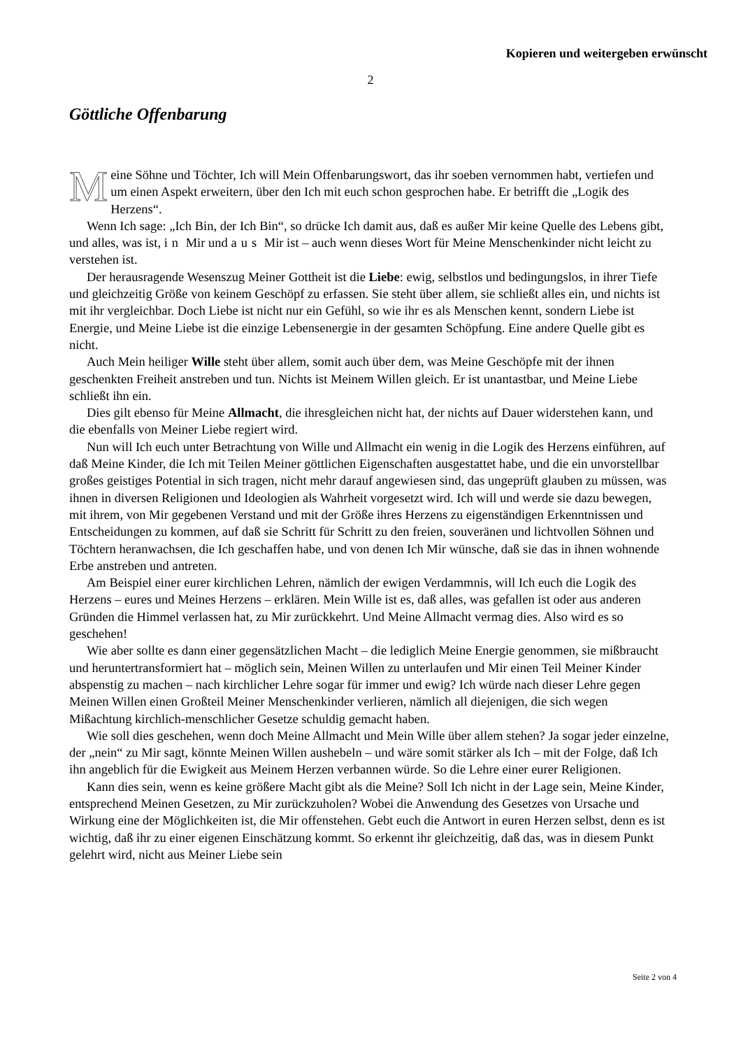Kopieren und weitergeben erwünscht
2
Göttliche Offenbarung
Meine Söhne und Töchter, Ich will Mein Offenbarungswort, das ihr soeben vernommen habt, vertiefen und um einen Aspekt erweitern, über den Ich mit euch schon gesprochen habe. Er betrifft die „Logik des Herzens“.
Wenn Ich sage: „Ich Bin, der Ich Bin“, so drücke Ich damit aus, daß es außer Mir keine Quelle des Lebens gibt, und alles, was ist, in Mir und aus Mir ist – auch wenn dieses Wort für Meine Menschenkinder nicht leicht zu verstehen ist.
Der herausragende Wesenszug Meiner Gottheit ist die Liebe: ewig, selbstlos und bedingungslos, in ihrer Tiefe und gleichzeitig Größe von keinem Geschöpf zu erfassen. Sie steht über allem, sie schließt alles ein, und nichts ist mit ihr vergleichbar. Doch Liebe ist nicht nur ein Gefühl, so wie ihr es als Menschen kennt, sondern Liebe ist Energie, und Meine Liebe ist die einzige Lebensenergie in der gesamten Schöpfung. Eine andere Quelle gibt es nicht.
Auch Mein heiliger Wille steht über allem, somit auch über dem, was Meine Geschöpfe mit der ihnen geschenkten Freiheit anstreben und tun. Nichts ist Meinem Willen gleich. Er ist unantastbar, und Meine Liebe schließt ihn ein.
Dies gilt ebenso für Meine Allmacht, die ihresgleichen nicht hat, der nichts auf Dauer widerstehen kann, und die ebenfalls von Meiner Liebe regiert wird.
Nun will Ich euch unter Betrachtung von Wille und Allmacht ein wenig in die Logik des Herzens einführen, auf daß Meine Kinder, die Ich mit Teilen Meiner göttlichen Eigenschaften ausgestattet habe, und die ein unvorstellbar großes geistiges Potential in sich tragen, nicht mehr darauf angewiesen sind, das ungeprüft glauben zu müssen, was ihnen in diversen Religionen und Ideologien als Wahrheit vorgesetzt wird. Ich will und werde sie dazu bewegen, mit ihrem, von Mir gegebenen Verstand und mit der Größe ihres Herzens zu eigenständigen Erkenntnissen und Entscheidungen zu kommen, auf daß sie Schritt für Schritt zu den freien, souveränen und lichtvollen Söhnen und Töchtern heranwachsen, die Ich geschaffen habe, und von denen Ich Mir wünsche, daß sie das in ihnen wohnende Erbe anstreben und antreten.
Am Beispiel einer eurer kirchlichen Lehren, nämlich der ewigen Verdammnis, will Ich euch die Logik des Herzens – eures und Meines Herzens – erklären. Mein Wille ist es, daß alles, was gefallen ist oder aus anderen Gründen die Himmel verlassen hat, zu Mir zurückkehrt. Und Meine Allmacht vermag dies. Also wird es so geschehen!
Wie aber sollte es dann einer gegensätzlichen Macht – die lediglich Meine Energie genommen, sie mißbraucht und heruntertransformiert hat – möglich sein, Meinen Willen zu unterlaufen und Mir einen Teil Meiner Kinder abspenstig zu machen – nach kirchlicher Lehre sogar für immer und ewig? Ich würde nach dieser Lehre gegen Meinen Willen einen Großteil Meiner Menschenkinder verlieren, nämlich all diejenigen, die sich wegen Mißachtung kirchlich-menschlicher Gesetze schuldig gemacht haben.
Wie soll dies geschehen, wenn doch Meine Allmacht und Mein Wille über allem stehen? Ja sogar jeder einzelne, der „nein“ zu Mir sagt, könnte Meinen Willen aushebeln – und wäre somit stärker als Ich – mit der Folge, daß Ich ihn angeblich für die Ewigkeit aus Meinem Herzen verbannen würde. So die Lehre einer eurer Religionen.
Kann dies sein, wenn es keine größere Macht gibt als die Meine? Soll Ich nicht in der Lage sein, Meine Kinder, entsprechend Meinen Gesetzen, zu Mir zurückzuholen? Wobei die Anwendung des Gesetzes von Ursache und Wirkung eine der Möglichkeiten ist, die Mir offenstehen. Gebt euch die Antwort in euren Herzen selbst, denn es ist wichtig, daß ihr zu einer eigenen Einschätzung kommt. So erkennt ihr gleichzeitig, daß das, was in diesem Punkt gelehrt wird, nicht aus Meiner Liebe sein
Seite 2 von 4